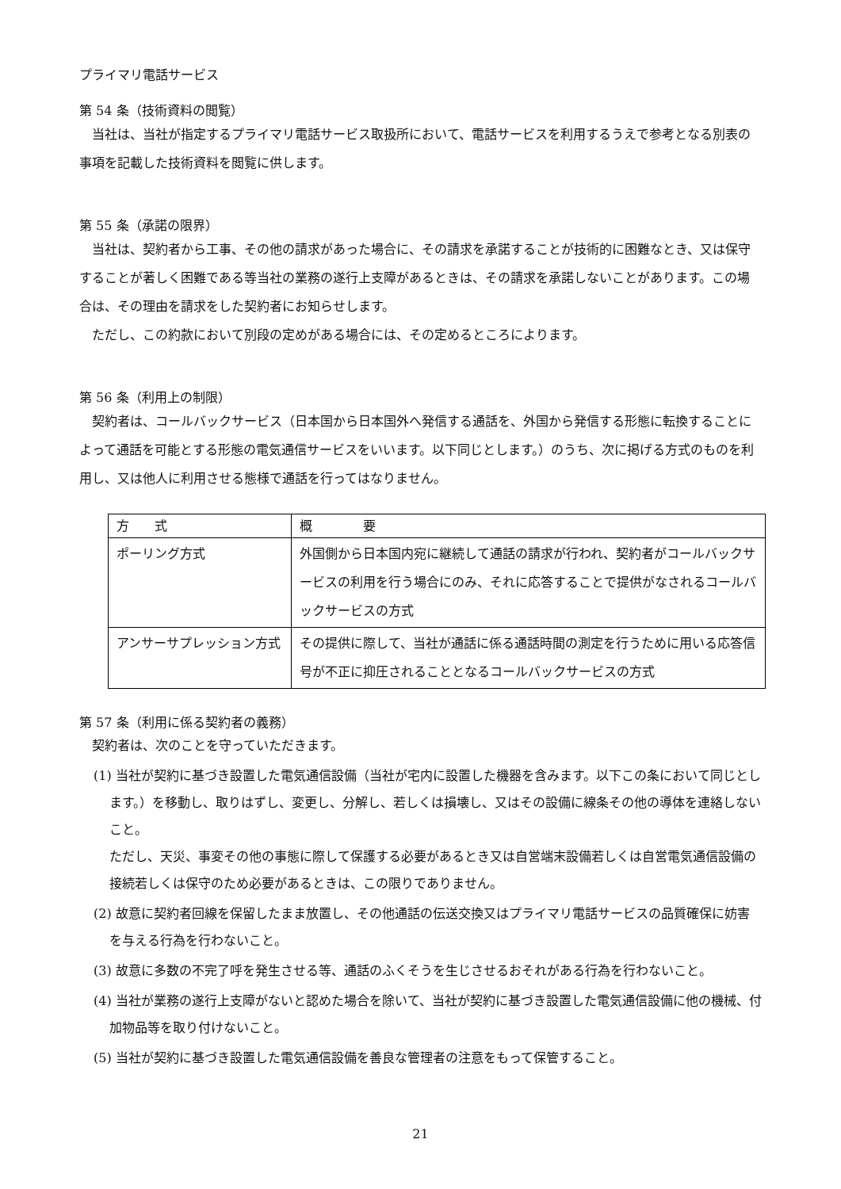プライマリ電話サービス
第 54 条（技術資料の閲覧）
当社は、当社が指定するプライマリ電話サービス取扱所において、電話サービスを利用するうえで参考となる別表の事項を記載した技術資料を閲覧に供します。
第 55 条（承諾の限界）
当社は、契約者から工事、その他の請求があった場合に、その請求を承諾することが技術的に困難なとき、又は保守することが著しく困難である等当社の業務の遂行上支障があるときは、その請求を承諾しないことがあります。この場合は、その理由を請求をした契約者にお知らせします。
ただし、この約款において別段の定めがある場合には、その定めるところによります。
第 56 条（利用上の制限）
契約者は、コールバックサービス（日本国から日本国外へ発信する通話を、外国から発信する形態に転換することによって通話を可能とする形態の電気通信サービスをいいます。以下同じとします。）のうち、次に掲げる方式のものを利用し、又は他人に利用させる態様で通話を行ってはなりません。
| 方 式 | 概 要 |
| --- | --- |
| ポーリング方式 | 外国側から日本国内宛に継続して通話の請求が行われ、契約者がコールバックサービスの利用を行う場合にのみ、それに応答することで提供がなされるコールバックサービスの方式 |
| アンサーサプレッション方式 | その提供に際して、当社が通話に係る通話時間の測定を行うために用いる応答信号が不正に抑圧されることとなるコールバックサービスの方式 |
第 57 条（利用に係る契約者の義務）
契約者は、次のことを守っていただきます。
(1) 当社が契約に基づき設置した電気通信設備（当社が宅内に設置した機器を含みます。以下この条において同じとします。）を移動し、取りはずし、変更し、分解し、若しくは損壊し、又はその設備に線条その他の導体を連絡しないこと。
ただし、天災、事変その他の事態に際して保護する必要があるとき又は自営端末設備若しくは自営電気通信設備の接続若しくは保守のため必要があるときは、この限りでありません。
(2) 故意に契約者回線を保留したまま放置し、その他通話の伝送交換又はプライマリ電話サービスの品質確保に妨害を与える行為を行わないこと。
(3) 故意に多数の不完了呼を発生させる等、通話のふくそうを生じさせるおそれがある行為を行わないこと。
(4) 当社が業務の遂行上支障がないと認めた場合を除いて、当社が契約に基づき設置した電気通信設備に他の機械、付加物品等を取り付けないこと。
(5) 当社が契約に基づき設置した電気通信設備を善良な管理者の注意をもって保管すること。
21